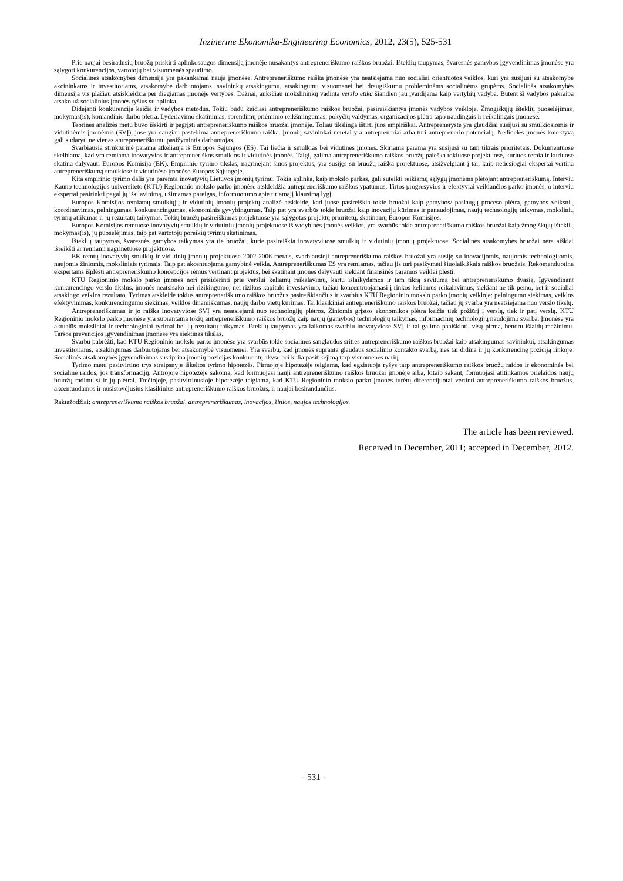Inzinerine Ekonomika-Engineering Economics, 2012, 23(5), 525-531
Prie naujai besiradusių bruožų priskirti aplinkosaugos dimensiją įmonėje nusakantys antrepreneriškumo raiškos bruožai. Išteklių taupymas, švaresnės gamybos įgyvendinimas įmonėse yra sąlygoti konkurencijos, vartotojų bei visuomenės spaudimo.
Socialinės atsakomybės dimensija yra pakankamai nauja įmonėse. Antrepreneriškumo raiška įmonėse yra neatsiejama nuo socialiai orientuotos veiklos, kuri yra susijusi su atsakomybe akcininkams ir investitoriams, atsakomybe darbuotojams, savininkų atsakingumu, atsakingumu visuomenei bei draugiškumu probleminėms socialinėms grupėms. Socialinės atsakomybės dimensija vis plačiau atsiskleidžia per diegiamas įmonėje vertybes. Dažnai, anksčiau mokslininkų vadinta verslo etika šiandien jau įvardijama kaip vertybių vadyba. Būtent ši vadybos pakraipa atsako už socialinius įmonės ryšius su aplinka.
Didėjanti konkurencija keičia ir vadybos metodus. Tokiu būdu keičiasi antrepreneriškumo raiškos bruožai, pasireiškiantys įmonės vadybos veikloje. Žmogiškųjų išteklių puoselėjimas, mokymas(is), komandinio darbo plėtra. Lyderiavimo skatinimas, sprendimų priėmimo reikšmingumas, pokyčių valdymas, organizacijos plėtra tapo naudingais ir reikalingais įmonėse.
Teorinės analizės metu buvo išskirti ir pagrįsti antrepreneriškumo raiškos bruožai įmonėje. Toliau tikslinga ištirti juos empiriškai. Antreprenerystė yra glaudžiai susijusi su smulkiosiomis ir vidutinėmis įmonėmis (SVĮ), jose yra daugiau pastebima antrepreneriškumo raiška. Įmonių savininkai neretai yra antrepreneriai arba turi antreprenerio potencialą. Nedidelės įmonės kolektyvą gali sudaryti ne vienas antrepreneriškumu pasižymintis darbuotojas.
Svarbiausia struktūrinė parama atkeliauja iš Europos Sąjungos (ES). Tai liečia ir smulkias bei vidutines įmones. Skiriama parama yra susijusi su tam tikrais prioritetais. Dokumentuose skelbiama, kad yra remiama inovatyvios ir antrepreneriškos smulkios ir vidutinės įmonės. Taigi, galima antrepreneriškumo raiškos bruožų paieška tokiuose projektuose, kuriuos remia ir kuriuose skatina dalyvauti Europos Komisija (EK). Empirinio tyrimo tikslas, nagrinėjant šiuos projektus, yra susijęs su bruožų raiška projektuose, atsižvelgiant į tai, kaip netiesiogiai ekspertai vertina antrepreneriškumą smulkiose ir vidutinėse įmonėse Europos Sąjungoje.
Kita empirinio tyrimo dalis yra paremta inovatyvių Lietuvos įmonių tyrimu. Tokia aplinka, kaip mokslo parkas, gali suteikti reikiamų sąlygų įmonėms plėtojant antrepreneriškumą. Interviu Kauno technologijos universiteto (KTU) Regioninio mokslo parko įmonėse atskleidžia antrepreneriškumo raiškos ypatumus. Tirtos progresyvios ir efektyviai veikiančios parko įmonės, o interviu ekspertai pasirinkti pagal jų išsilavinimą, užimamas pareigas, informuotumo apie tiriamąjį klausimą lygį.
Europos Komisijos remiamų smulkiųjų ir vidutinių įmonių projektų analizė atskleidė, kad juose pasireiškia tokie bruožai kaip gamybos/ paslaugų proceso plėtra, gamybos veiksnių koordinavimas, pelningumas, konkurencingumas, ekonominis gyvybingumas. Taip pat yra svarbūs tokie bruožai kaip inovacijų kūrimas ir panaudojimas, naujų technologijų taikymas, mokslinių tyrimų atlikimas ir jų rezultatų taikymas. Tokių bruožų pasireiškimas projektuose yra sąlygotas projektų prioritetų, skatinamų Europos Komisijos.
Europos Komisijos remtuose inovatyvių smulkių ir vidutinių įmonių projektuose iš vadybinės įmonės veiklos, yra svarbūs tokie antrepreneriškumo raiškos bruožai kaip žmogiškųjų išteklių mokymas(is), jų puoselėjimas, taip pat vartotojų poreikių tyrimų skatinimas.
Išteklių taupymas, švaresnės gamybos taikymas yra tie bruožai, kurie pasireiškia inovatyviuose smulkių ir vidutinių įmonių projektuose. Socialinės atsakomybės bruožai nėra aiškiai išreikšti ar remiami nagrinėtuose projektuose.
EK remtų inovatyvių smulkių ir vidutinių įmonių projektuose 2002-2006 metais, svarbiausieji antrepreneriškumo raiškos bruožai yra susiję su inovacijomis, naujomis technologijomis, naujomis žiniomis, moksliniais tyrimais. Taip pat akcentuojama gamybinė veikla. Antrepreneriškumas ES yra remiamas, tačiau jis turi pasižymėti šiuolaikiškais raiškos bruožais. Rekomenduotina ekspertams išplėsti antrepreneriškumo koncepcijos rėmus vertinant projektus, bei skatinant įmones dalyvauti siekiant finansinės paramos veiklai plėsti.
KTU Regioninio mokslo parko įmonės nori prisiderinti prie verslui keliamų reikalavimų, kartu išlaikydamos ir tam tikrą savitumą bei antrepreneriškumo dvasią. Įgyvendinant konkurencingo verslo tikslus, įmonės neatsisako nei rizikingumo, nei rizikos kapitalo investavimo, tačiau koncentruojamasi į rinkos keliamus reikalavimus, siekiant ne tik pelno, bet ir socialiai atsakingo veiklos rezultato. Tyrimas atskleidė tokius antrepreneriškumo raiškos bruožus pasireiškiančius ir svarbius KTU Regioninio mokslo parko įmonių veikloje: pelningumo siekimas, veiklos efektyvinimas, konkurencingumo siekimas, veiklos dinamiškumas, naujų darbo vietų kūrimas. Tai klasikiniai antrepreneriškumo raiškos bruožai, tačiau jų svarba yra neatsiejama nuo verslo tikslų.
Antrepreneriškumas ir jo raiška inovatyviose SVĮ yra neatsiejami nuo technologijų plėtros. Žiniomis grįstos ekonomikos plėtra keičia tiek požiūrį į verslą, tiek ir patį verslą. KTU Regioninio mokslo parko įmonėse yra suprantama tokių antrepreneriškumo raiškos bruožų kaip naujų (gamybos) technologijų taikymas, informacinių technologijų naudojimo svarba. Įmonėse yra aktualūs moksliniai ir technologiniai tyrimai bei jų rezultatų taikymas. Išteklių taupymas yra laikomas svarbiu inovatyviose SVĮ ir tai galima paaiškinti, visų pirma, bendru išlaidų mažinimu. Taršos prevencijos įgyvendinimas įmonėse yra siektinas tikslas.
Svarbu pabrėžti, kad KTU Regioninio mokslo parko įmonėse yra svarbūs tokie socialinės sanglaudos srities antrepreneriškumo raiškos bruožai kaip atsakingumas savininkui, atsakingumas investitoriams, atsakingumas darbuotojams bei atsakomybė visuomenei. Yra svarbu, kad įmonės supranta glaudaus socialinio kontakto svarbą, nes tai didina ir jų konkurencinę poziciją rinkoje. Socialinės atsakomybės įgyvendinimas sustiprina įmonių pozicijas konkurentų akyse bei kelia pasitikėjimą tarp visuomenės narių.
Tyrimo metu pasitvirtino trys straipsnyje iškeltos tyrimo hipotezės. Pirmojoje hipotezėje teigiama, kad egzistuoja ryšys tarp antrepreneriškumo raiškos bruožų raidos ir ekonominės bei socialinė raidos, jos transformacijų. Antrojoje hipotezėje sakoma, kad formuojasi nauji antrepreneriškumo raiškos bruožai įmonėje arba, kitaip sakant, formuojasi atitinkamos prielaidos naujų bruožų radimuisi ir jų plėtrai. Trečiojoje, pasitvirtinusioje hipotezėje teigiama, kad KTU Regioninio mokslo parko įmonės turėtų diferencijuotai vertinti antrepreneriškumo raiškos bruožus, akcentuodamos ir nusistovėjusius klasikinius antrepreneriškumo raiškos bruožus, ir naujai besirandančius.
Raktažodžiai: antrepreneriškumo raiškos bruožai, antrepreneriškumas, inovacijos, žinios, naujos technologijos.
The article has been reviewed.
Received in December, 2011; accepted in December, 2012.
- 531 -